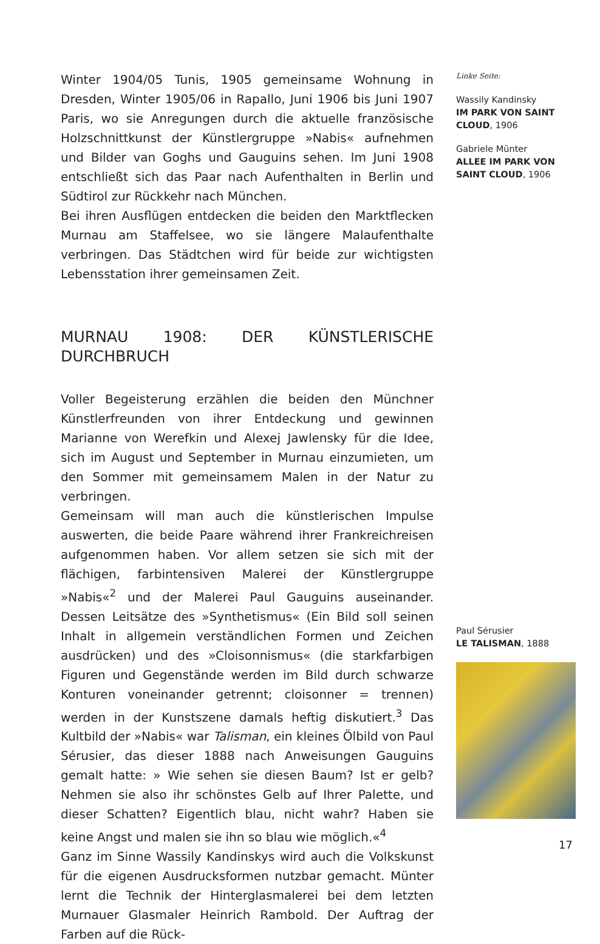Winter 1904/05 Tunis, 1905 gemeinsame Wohnung in Dresden, Winter 1905/06 in Rapallo, Juni 1906 bis Juni 1907 Paris, wo sie Anregungen durch die aktuelle französische Holzschnittkunst der Künstlergruppe »Nabis« aufnehmen und Bilder van Goghs und Gauguins sehen. Im Juni 1908 entschließt sich das Paar nach Aufenthalten in Berlin und Südtirol zur Rückkehr nach München.
Bei ihren Ausflügen entdecken die beiden den Marktflecken Murnau am Staffelsee, wo sie längere Malaufenthalte verbringen. Das Städtchen wird für beide zur wichtigsten Lebensstation ihrer gemeinsamen Zeit.
MURNAU 1908: DER KÜNSTLERISCHE DURCHBRUCH
Voller Begeisterung erzählen die beiden den Münchner Künstlerfreunden von ihrer Entdeckung und gewinnen Marianne von Werefkin und Alexej Jawlensky für die Idee, sich im August und September in Murnau einzumieten, um den Sommer mit gemeinsamem Malen in der Natur zu verbringen.
Gemeinsam will man auch die künstlerischen Impulse auswerten, die beide Paare während ihrer Frankreichreisen aufgenommen haben. Vor allem setzen sie sich mit der flächigen, farbintensiven Malerei der Künstlergruppe »Nabis«<sup>2</sup> und der Malerei Paul Gauguins auseinander. Dessen Leitsätze des »Synthetismus« (Ein Bild soll seinen Inhalt in allgemein verständlichen Formen und Zeichen ausdrücken) und des »Cloisonnismus« (die starkfarbigen Figuren und Gegenstände werden im Bild durch schwarze Konturen voneinander getrennt; cloisonner = trennen) werden in der Kunstszene damals heftig diskutiert.<sup>3</sup> Das Kultbild der »Nabis« war Talisman, ein kleines Ölbild von Paul Sérusier, das dieser 1888 nach Anweisungen Gauguins gemalt hatte: » Wie sehen sie diesen Baum? Ist er gelb? Nehmen sie also ihr schönstes Gelb auf Ihrer Palette, und dieser Schatten? Eigentlich blau, nicht wahr? Haben sie keine Angst und malen sie ihn so blau wie möglich.«<sup>4</sup>
Ganz im Sinne Wassily Kandinskys wird auch die Volkskunst für die eigenen Ausdrucksformen nutzbar gemacht. Münter lernt die Technik der Hinterglasmalerei bei dem letzten Murnauer Glasmaler Heinrich Rambold. Der Auftrag der Farben auf die Rück-
Linke Seite:
Wassily Kandinsky
IM PARK VON SAINT CLOUD, 1906
Gabriele Münter
ALLEE IM PARK VON SAINT CLOUD, 1906
Paul Sérusier
LE TALISMAN, 1888
17